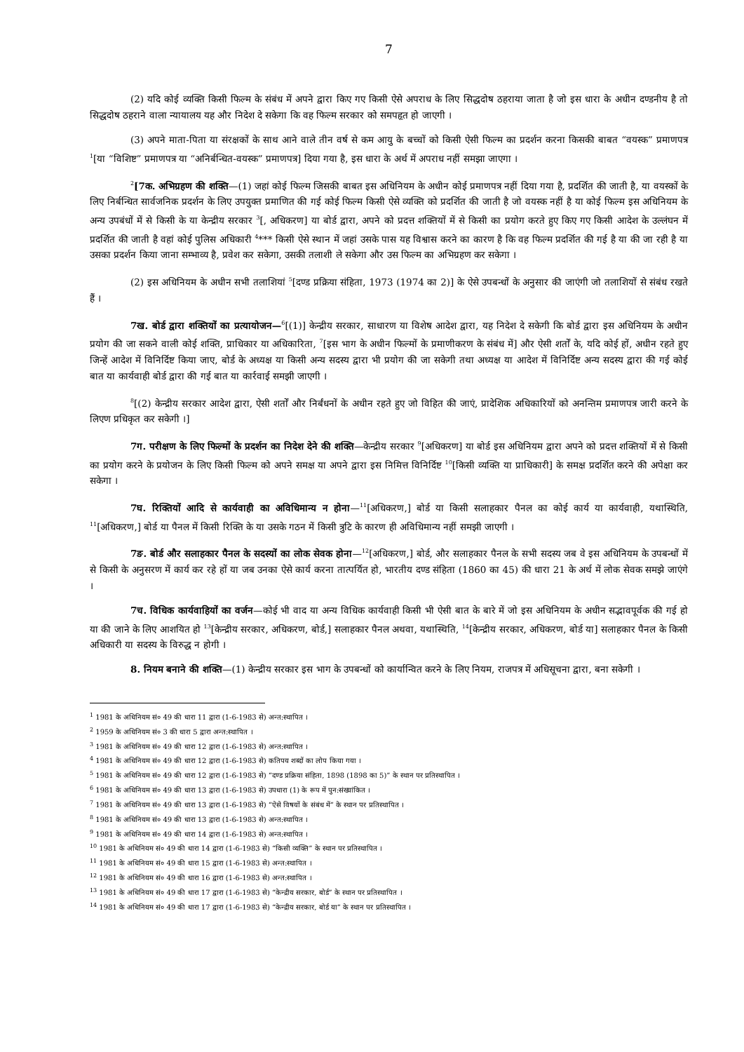7
(2) यदि कोई व्यक्ति किसी फिल्म के संबंध में अपने द्वारा किए गए किसी ऐसे अपराध के लिए सिद्धदोष ठहराया जाता है जो इस धारा के अधीन दण्डनीय है तो सिद्धदोष ठहराने वाला न्यायालय यह और निदेश दे सकेगा कि वह फिल्म सरकार को समपहृत हो जाएगी ।
(3) अपने माता-पिता या संरक्षकों के साथ आने वाले तीन वर्ष से कम आयु के बच्चों को किसी ऐसी फिल्म का प्रदर्शन करना किसकी बाबत “वयस्क” प्रमाणपत्र <sup>1</sup>[या “विशिष्ट” प्रमाणपत्र या “अनिर्बन्धित-वयस्क” प्रमाणपत्र] दिया गया है, इस धारा के अर्थ में अपराध नहीं समझा जाएगा ।
<sup>2</sup> [7क. अभिग्रहण की शक्ति—(1) जहां कोई फिल्म जिसकी बाबत इस अधिनियम के अधीन कोई प्रमाणपत्र नहीं दिया गया है, प्रदर्शित की जाती है, या वयस्कों के लिए निर्बन्धित सार्वजनिक प्रदर्शन के लिए उपयुक्त प्रमाणित की गई कोई फिल्म किसी ऐसे व्यक्ति को प्रदर्शित की जाती है जो वयस्क नहीं है या कोई फिल्म इस अधिनियम के अन्य उपबंधों में से किसी के या केन्द्रीय सरकार <sup>3</sup>[, अधिकरण] या बोर्ड द्वारा, अपने को प्रदत्त शक्तियों में से किसी का प्रयोग करते हुए किए गए किसी आदेश के उल्लंघन में प्रदर्शित की जाती है वहां कोई पुलिस अधिकारी <sup>4</sup>*** किसी ऐसे स्थान में जहां उसके पास यह विश्वास करने का कारण है कि वह फिल्म प्रदर्शित की गई है या की जा रही है या उसका प्रदर्शन किया जाना सम्भाव्य है, प्रवेश कर सकेगा, उसकी तलाशी ले सकेगा और उस फिल्म का अभिग्रहण कर सकेगा ।
(2) इस अधिनियम के अधीन सभी तलाशियां <sup>5</sup>[दण्ड प्रक्रिया संहिता, 1973 (1974 का 2)] के ऐसे उपबन्धों के अनुसार की जाएंगी जो तलाशियों से संबंध रखते हैं ।
7ख. बोर्ड द्वारा शक्तियों का प्रत्यायोजन—<sup>6</sup>[(1)] केन्द्रीय सरकार, साधारण या विशेष आदेश द्वारा, यह निदेश दे सकेगी कि बोर्ड द्वारा इस अधिनियम के अधीन प्रयोग की जा सकने वाली कोई शक्ति, प्राधिकार या अधिकारिता, <sup>7</sup>[इस भाग के अधीन फिल्मों के प्रमाणीकरण के संबंध में] और ऐसी शर्तों के, यदि कोई हों, अधीन रहते हुए जिन्हें आदेश में विनिर्दिष्ट किया जाए, बोर्ड के अध्यक्ष या किसी अन्य सदस्य द्वारा भी प्रयोग की जा सकेगी तथा अध्यक्ष या आदेश में विनिर्दिष्ट अन्य सदस्य द्वारा की गई कोई बात या कार्यवाही बोर्ड द्वारा की गई बात या कार्रवाई समझी जाएगी ।
<sup>8</sup> [(2) केन्द्रीय सरकार आदेश द्वारा, ऐसी शर्तों और निर्बंधनों के अधीन रहते हुए जो विहित की जाएं, प्रादेशिक अधिकारियों को अनन्तिम प्रमाणपत्र जारी करने के लिएण प्रधिकृत कर सकेगी ।]
7ग. परीक्षण के लिए फिल्मों के प्रदर्शन का निदेश देने की शक्ति—केन्द्रीय सरकार <sup>9</sup>[अधिकरण] या बोर्ड इस अधिनियम द्वारा अपने को प्रदत्त शक्तियों में से किसी का प्रयोग करने के प्रयोजन के लिए किसी फिल्म को अपने समक्ष या अपने द्वारा इस निमित्त विनिर्दिष्ट <sup>10</sup>[किसी व्यक्ति या प्राधिकारी] के समक्ष प्रदर्शित करने की अपेक्षा कर सकेगा ।
7घ. रिक्तियों आदि से कार्यवाही का अविधिमान्य न होना—<sup>11</sup>[अधिकरण,] बोर्ड या किसी सलाहकार पैनल का कोई कार्य या कार्यवाही, यथास्थिति, <sup>11</sup>[अधिकरण,] बोर्ड या पैनल में किसी रिक्ति के या उसके गठन में किसी त्रुटि के कारण ही अविधिमान्य नहीं समझी जाएगी ।
7ङ. बोर्ड और सलाहकार पैनल के सदस्यों का लोक सेवक होना—<sup>12</sup>[अधिकरण,] बोर्ड, और सलाहकार पैनल के सभी सदस्य जब वे इस अधिनियम के उपबन्धों में से किसी के अनुसरण में कार्य कर रहे हों या जब उनका ऐसे कार्य करना तात्पर्यित हो, भारतीय दण्ड संहिता (1860 का 45) की धारा 21 के अर्थ में लोक सेवक समझे जाएंगे ।
7च. विधिक कार्यवाहियों का वर्जन—कोई भी वाद या अन्य विधिक कार्यवाही किसी भी ऐसी बात के बारे में जो इस अधिनियम के अधीन सद्भावपूर्वक की गई हो या की जाने के लिए आशयित हो <sup>13</sup>[केन्द्रीय सरकार, अधिकरण, बोर्ड,] सलाहकार पैनल अथवा, यथास्थिति, <sup>14</sup>[केन्द्रीय सरकार, अधिकरण, बोर्ड या] सलाहकार पैनल के किसी अधिकारी या सदस्य के विरुद्ध न होगी ।
8. नियम बनाने की शक्ति—(1) केन्द्रीय सरकार इस भाग के उपबन्धों को कार्यान्वित करने के लिए नियम, राजपत्र में अधिसूचना द्वारा, बना सकेगी ।
<sup>1</sup> 1981 के अधिनियम सं० 49 की धारा 11 द्वारा (1-6-1983 से) अन्त:स्थापित ।
<sup>2</sup> 1959 के अधिनियम सं० 3 की धारा 5 द्वारा अन्त:स्थापित ।
<sup>3</sup> 1981 के अधिनियम सं० 49 की धारा 12 द्वारा (1-6-1983 से) अन्त:स्थापित ।
<sup>4</sup> 1981 के अधिनियम सं० 49 की धारा 12 द्वारा (1-6-1983 से) कतिपय शब्दों का लोप किया गया ।
<sup>5</sup> 1981 के अधिनियम सं० 49 की धारा 12 द्वारा (1-6-1983 से) “दण्ड प्रक्रिया संहिता, 1898 (1898 का 5)” के स्थान पर प्रतिस्थापित ।
<sup>6</sup> 1981 के अधिनियम सं० 49 की धारा 13 द्वारा (1-6-1983 से) उपधारा (1) के रूप में पुन:संख्यांकित ।
<sup>7</sup> 1981 के अधिनियम सं० 49 की धारा 13 द्वारा (1-6-1983 से) “ऐसे विषयों के संबंध में” के स्थान पर प्रतिस्थापित ।
<sup>8</sup> 1981 के अधिनियम सं० 49 की धारा 13 द्वारा (1-6-1983 से) अन्त:स्थापित ।
<sup>9</sup> 1981 के अधिनियम सं० 49 की धारा 14 द्वारा (1-6-1983 से) अन्त:स्थापित ।
<sup>10</sup> 1981 के अधिनियम सं० 49 की धारा 14 द्वारा (1-6-1983 से) “किसी व्यक्ति” के स्थान पर प्रतिस्थापित ।
<sup>11</sup> 1981 के अधिनियम सं० 49 की धारा 15 द्वारा (1-6-1983 से) अन्त:स्थापित ।
<sup>12</sup> 1981 के अधिनियम सं० 49 की धारा 16 द्वारा (1-6-1983 से) अन्त:स्थापित ।
<sup>13</sup> 1981 के अधिनियम सं० 49 की धारा 17 द्वारा (1-6-1983 से) “केन्द्रीय सरकार, बोर्ड” के स्थान पर प्रतिस्थापित ।
<sup>14</sup> 1981 के अधिनियम सं० 49 की धारा 17 द्वारा (1-6-1983 से) “केन्द्रीय सरकार, बोर्ड या” के स्थान पर प्रतिस्थापित ।